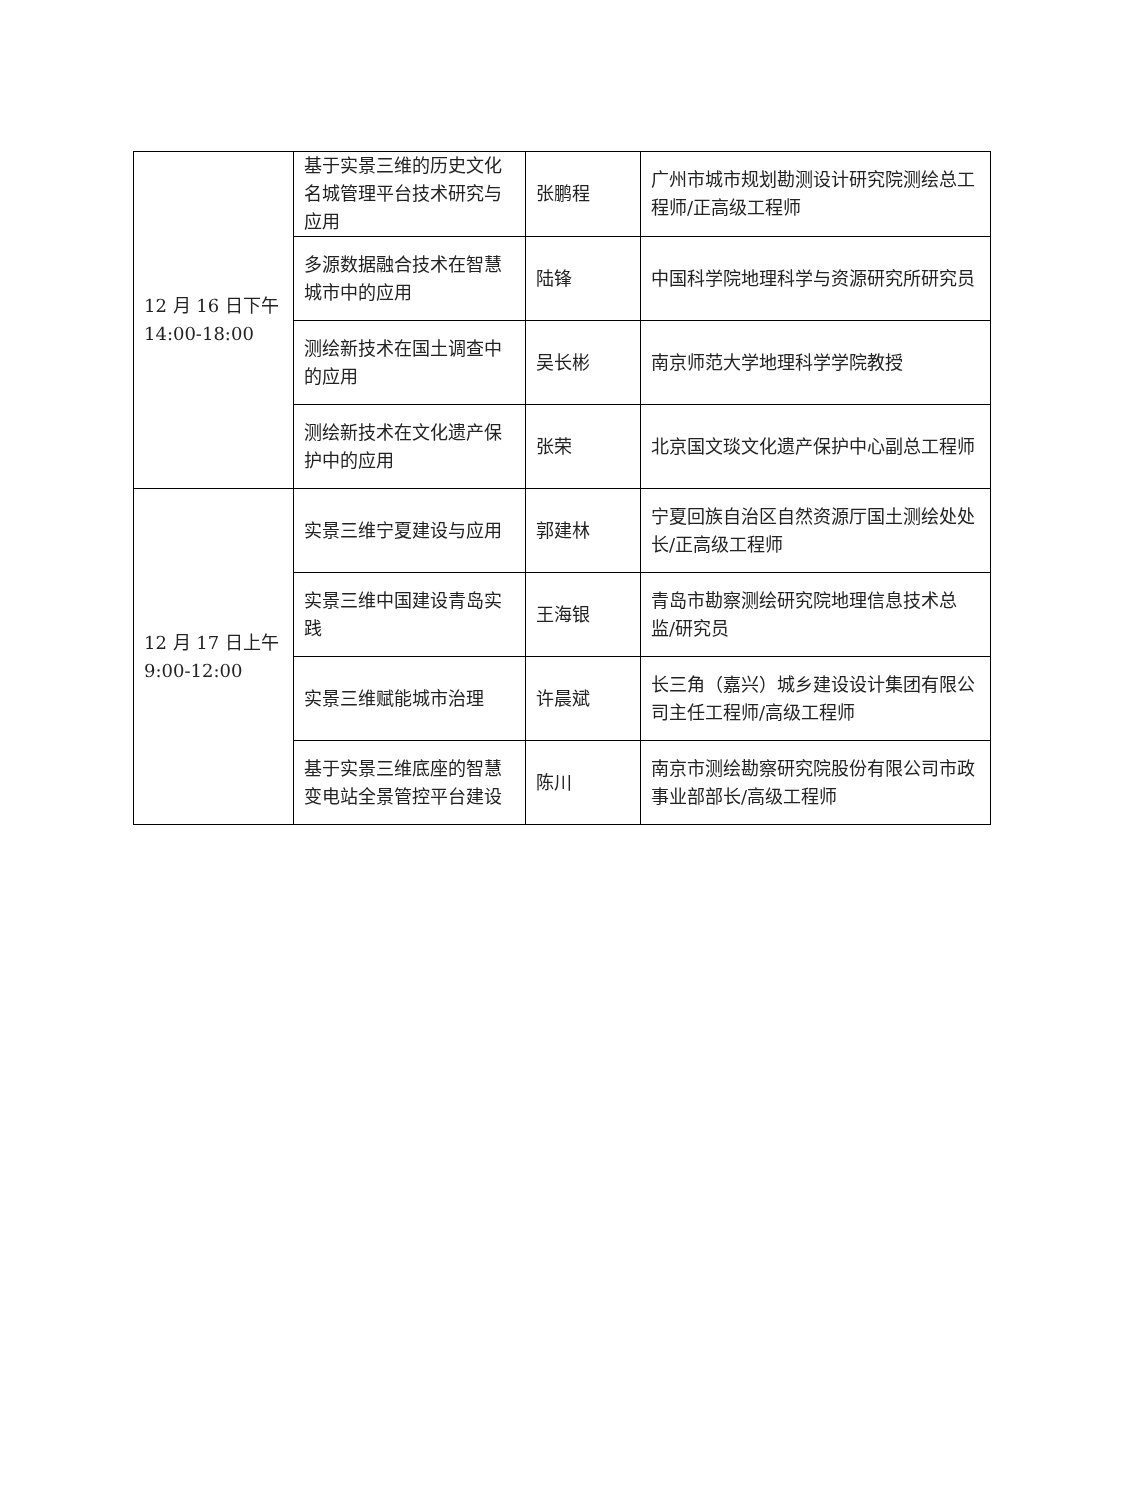| 12 月 16 日下午 14:00-18:00 | 基于实景三维的历史文化名城管理平台技术研究与应用 | 张鹏程 | 广州市城市规划勘测设计研究院测绘总工程师/正高级工程师 |
| | 多源数据融合技术在智慧城市中的应用 | 陆锋 | 中国科学院地理科学与资源研究所研究员 |
| | 测绘新技术在国土调查中的应用 | 吴长彬 | 南京师范大学地理科学学院教授 |
| | 测绘新技术在文化遗产保护中的应用 | 张荣 | 北京国文琰文化遗产保护中心副总工程师 |
| 12 月 17 日上午 9:00-12:00 | 实景三维宁夏建设与应用 | 郭建林 | 宁夏回族自治区自然资源厅国土测绘处处长/正高级工程师 |
| | 实景三维中国建设青岛实践 | 王海银 | 青岛市勘察测绘研究院地理信息技术总监/研究员 |
| | 实景三维赋能城市治理 | 许晨斌 | 长三角（嘉兴）城乡建设设计集团有限公司主任工程师/高级工程师 |
| | 基于实景三维底座的智慧变电站全景管控平台建设 | 陈川 | 南京市测绘勘察研究院股份有限公司市政事业部部长/高级工程师 |